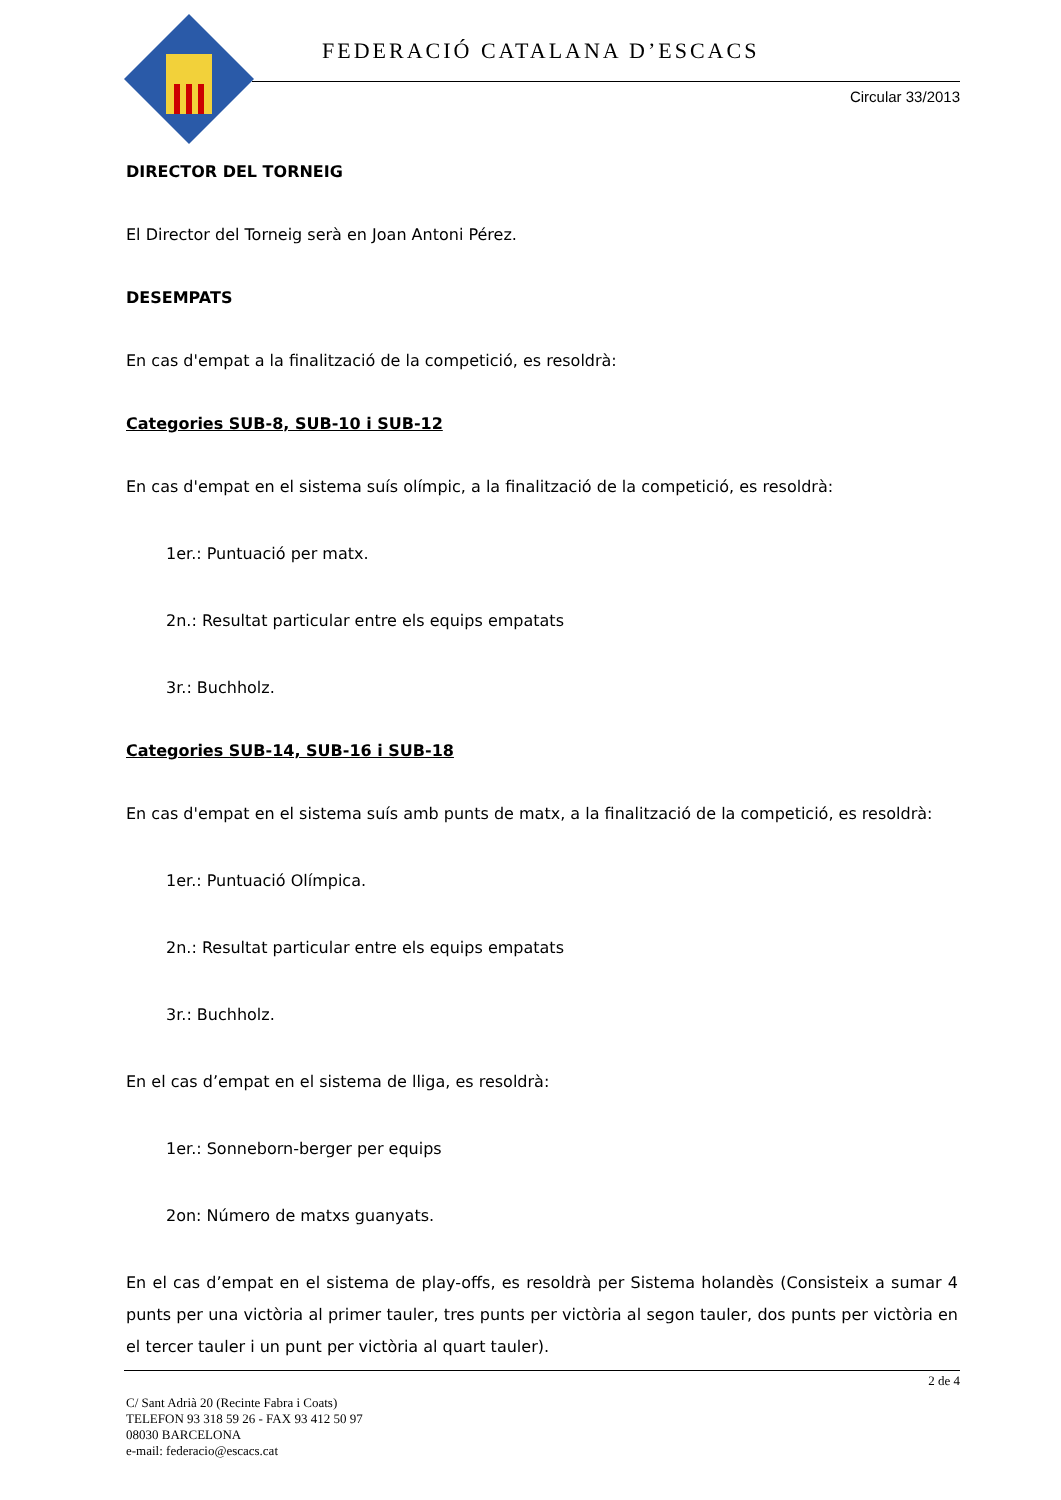FEDERACIÓ CATALANA D’ESCACS
Circular 33/2013
DIRECTOR DEL TORNEIG
El Director del Torneig serà en Joan Antoni Pérez.
DESEMPATS
En cas d'empat a la finalització de la competició, es resoldrà:
Categories SUB-8, SUB-10 i SUB-12
En cas d'empat en el sistema suís olímpic, a la finalització de la competició, es resoldrà:
1er.: Puntuació per matx.
2n.: Resultat particular entre els equips empatats
3r.: Buchholz.
Categories SUB-14, SUB-16 i SUB-18
En cas d'empat en el sistema suís amb punts de matx, a la finalització de la competició, es resoldrà:
1er.: Puntuació Olímpica.
2n.: Resultat particular entre els equips empatats
3r.: Buchholz.
En el cas d’empat en el sistema de lliga, es resoldrà:
1er.: Sonneborn-berger per equips
2on: Número de matxs guanyats.
En el cas d’empat en el sistema de play-offs, es resoldrà per Sistema holandès (Consisteix a sumar 4 punts per una victòria al primer tauler, tres punts per victòria al segon tauler, dos punts per victòria en el tercer tauler i un punt per victòria al quart tauler).
2 de 4
C/ Sant Adrià 20 (Recinte Fabra i Coats)
TELEFON 93 318 59 26 - FAX 93 412 50 97
08030 BARCELONA
e-mail: federacio@escacs.cat